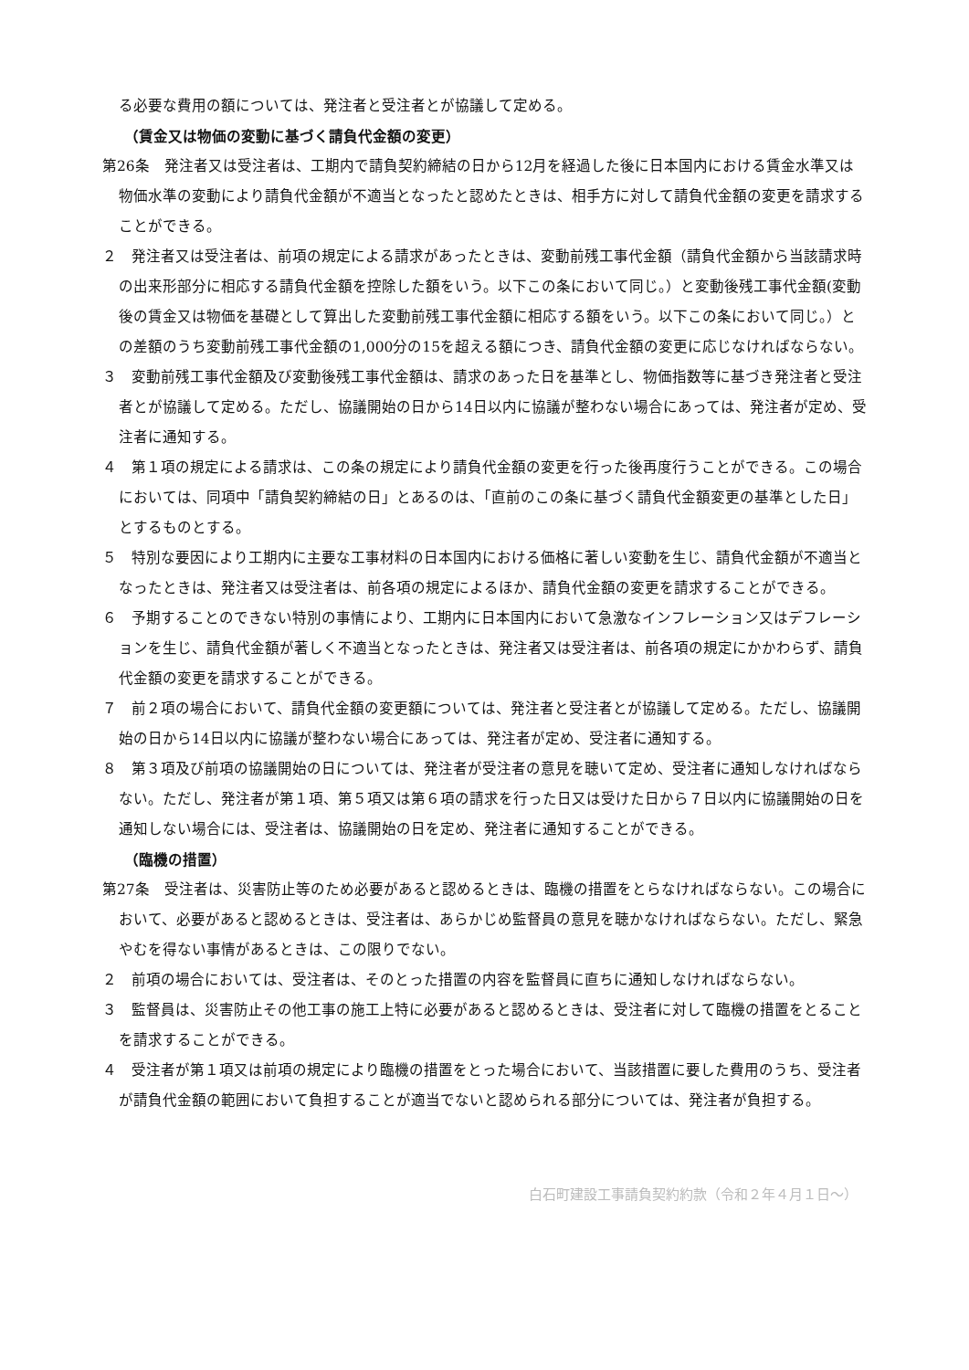る必要な費用の額については、発注者と受注者とが協議して定める。
（賃金又は物価の変動に基づく請負代金額の変更）
第26条　発注者又は受注者は、工期内で請負契約締結の日から12月を経過した後に日本国内における賃金水準又は物価水準の変動により請負代金額が不適当となったと認めたときは、相手方に対して請負代金額の変更を請求することができる。
２　発注者又は受注者は、前項の規定による請求があったときは、変動前残工事代金額（請負代金額から当該請求時の出来形部分に相応する請負代金額を控除した額をいう。以下この条において同じ。）と変動後残工事代金額(変動後の賃金又は物価を基礎として算出した変動前残工事代金額に相応する額をいう。以下この条において同じ。）との差額のうち変動前残工事代金額の1,000分の15を超える額につき、請負代金額の変更に応じなければならない。
３　変動前残工事代金額及び変動後残工事代金額は、請求のあった日を基準とし、物価指数等に基づき発注者と受注者とが協議して定める。ただし、協議開始の日から14日以内に協議が整わない場合にあっては、発注者が定め、受注者に通知する。
４　第１項の規定による請求は、この条の規定により請負代金額の変更を行った後再度行うことができる。この場合においては、同項中「請負契約締結の日」とあるのは、「直前のこの条に基づく請負代金額変更の基準とした日」とするものとする。
５　特別な要因により工期内に主要な工事材料の日本国内における価格に著しい変動を生じ、請負代金額が不適当となったときは、発注者又は受注者は、前各項の規定によるほか、請負代金額の変更を請求することができる。
６　予期することのできない特別の事情により、工期内に日本国内において急激なインフレーション又はデフレーションを生じ、請負代金額が著しく不適当となったときは、発注者又は受注者は、前各項の規定にかかわらず、請負代金額の変更を請求することができる。
７　前２項の場合において、請負代金額の変更額については、発注者と受注者とが協議して定める。ただし、協議開始の日から14日以内に協議が整わない場合にあっては、発注者が定め、受注者に通知する。
８　第３項及び前項の協議開始の日については、発注者が受注者の意見を聴いて定め、受注者に通知しなければならない。ただし、発注者が第１項、第５項又は第６項の請求を行った日又は受けた日から７日以内に協議開始の日を通知しない場合には、受注者は、協議開始の日を定め、発注者に通知することができる。
（臨機の措置）
第27条　受注者は、災害防止等のため必要があると認めるときは、臨機の措置をとらなければならない。この場合において、必要があると認めるときは、受注者は、あらかじめ監督員の意見を聴かなければならない。ただし、緊急やむを得ない事情があるときは、この限りでない。
２　前項の場合においては、受注者は、そのとった措置の内容を監督員に直ちに通知しなければならない。
３　監督員は、災害防止その他工事の施工上特に必要があると認めるときは、受注者に対して臨機の措置をとることを請求することができる。
４　受注者が第１項又は前項の規定により臨機の措置をとった場合において、当該措置に要した費用のうち、受注者が請負代金額の範囲において負担することが適当でないと認められる部分については、発注者が負担する。
白石町建設工事請負契約約款（令和２年４月１日～）